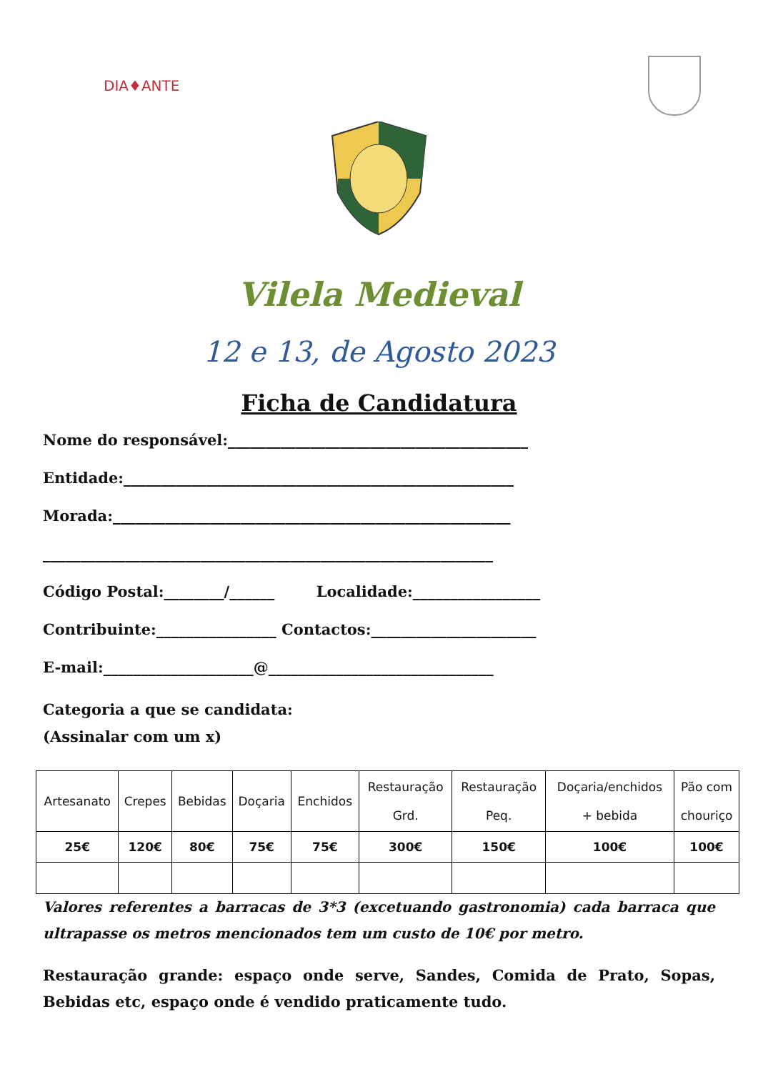DIA♦ANTE
Vilela Medieval
12 e 13, de Agosto 2023
Ficha de Candidatura
Nome do responsável:________________________________________
Entidade:____________________________________________________
Morada:_____________________________________________________
____________________________________________________________
Código Postal:________/______ Localidade:_________________
Contribuinte:________________ Contactos:______________________
E-mail:____________________@______________________________
Categoria a que se candidata:
(Assinalar com um x)
| Artesanato | Crepes | Bebidas | Doçaria | Enchidos | Restauração Grd. | Restauração Peq. | Doçaria/enchidos + bebida | Pão com chouriço |
| 25€ | 120€ | 80€ | 75€ | 75€ | 300€ | 150€ | 100€ | 100€ |
Valores referentes a barracas de 3*3 (excetuando gastronomia) cada barraca que ultrapasse os metros mencionados tem um custo de 10€ por metro.
Restauração grande: espaço onde serve, Sandes, Comida de Prato, Sopas, Bebidas etc, espaço onde é vendido praticamente tudo.